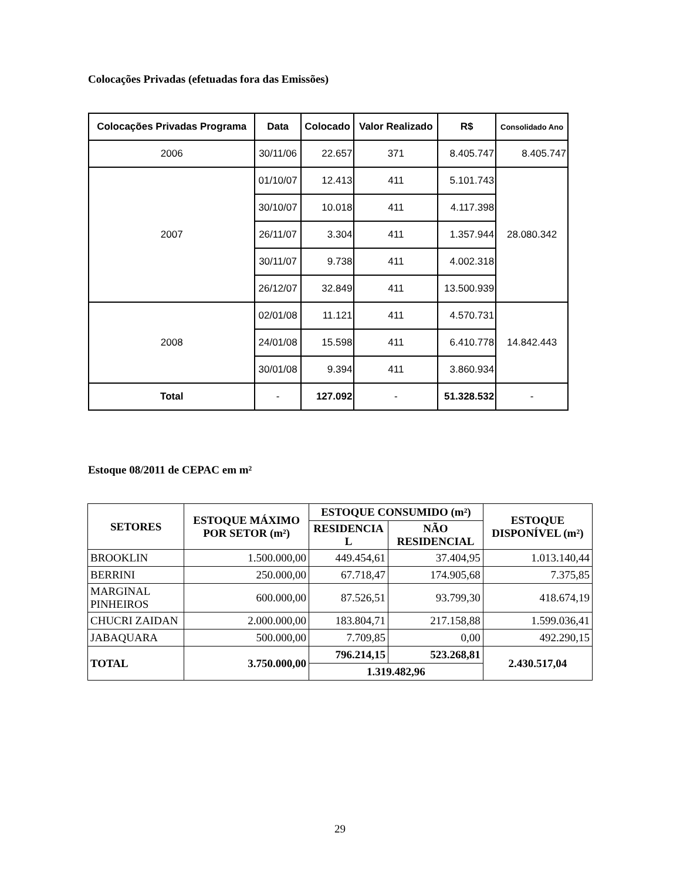Colocações Privadas (efetuadas fora das Emissões)
| Colocações Privadas Programa | Data | Colocado | Valor Realizado | R$ | Consolidado Ano |
| --- | --- | --- | --- | --- | --- |
| 2006 | 30/11/06 | 22.657 | 371 | 8.405.747 | 8.405.747 |
| 2007 | 01/10/07 | 12.413 | 411 | 5.101.743 | 28.080.342 |
| | 30/10/07 | 10.018 | 411 | 4.117.398 | |
| | 26/11/07 | 3.304 | 411 | 1.357.944 | |
| | 30/11/07 | 9.738 | 411 | 4.002.318 | |
| | 26/12/07 | 32.849 | 411 | 13.500.939 | |
| 2008 | 02/01/08 | 11.121 | 411 | 4.570.731 | 14.842.443 |
| | 24/01/08 | 15.598 | 411 | 6.410.778 | |
| | 30/01/08 | 9.394 | 411 | 3.860.934 | |
| Total | - | 127.092 | - | 51.328.532 | - |
Estoque 08/2011 de CEPAC em m²
| SETORES | ESTOQUE MÁXIMO POR SETOR (m²) | ESTOQUE CONSUMIDO (m²) | | ESTOQUE DISPONÍVEL (m²) |
| --- | --- | --- | --- | --- |
| | | RESIDENCIA L | NÃO RESIDENCIAL | |
| BROOKLIN | 1.500.000,00 | 449.454,61 | 37.404,95 | 1.013.140,44 |
| BERRINI | 250.000,00 | 67.718,47 | 174.905,68 | 7.375,85 |
| MARGINAL PINHEIROS | 600.000,00 | 87.526,51 | 93.799,30 | 418.674,19 |
| CHUCRI ZAIDAN | 2.000.000,00 | 183.804,71 | 217.158,88 | 1.599.036,41 |
| JABAQUARA | 500.000,00 | 7.709,85 | 0,00 | 492.290,15 |
| TOTAL | 3.750.000,00 | 796.214,15 | 523.268,81 | 2.430.517,04 |
| | | 1.319.482,96 | | |
29